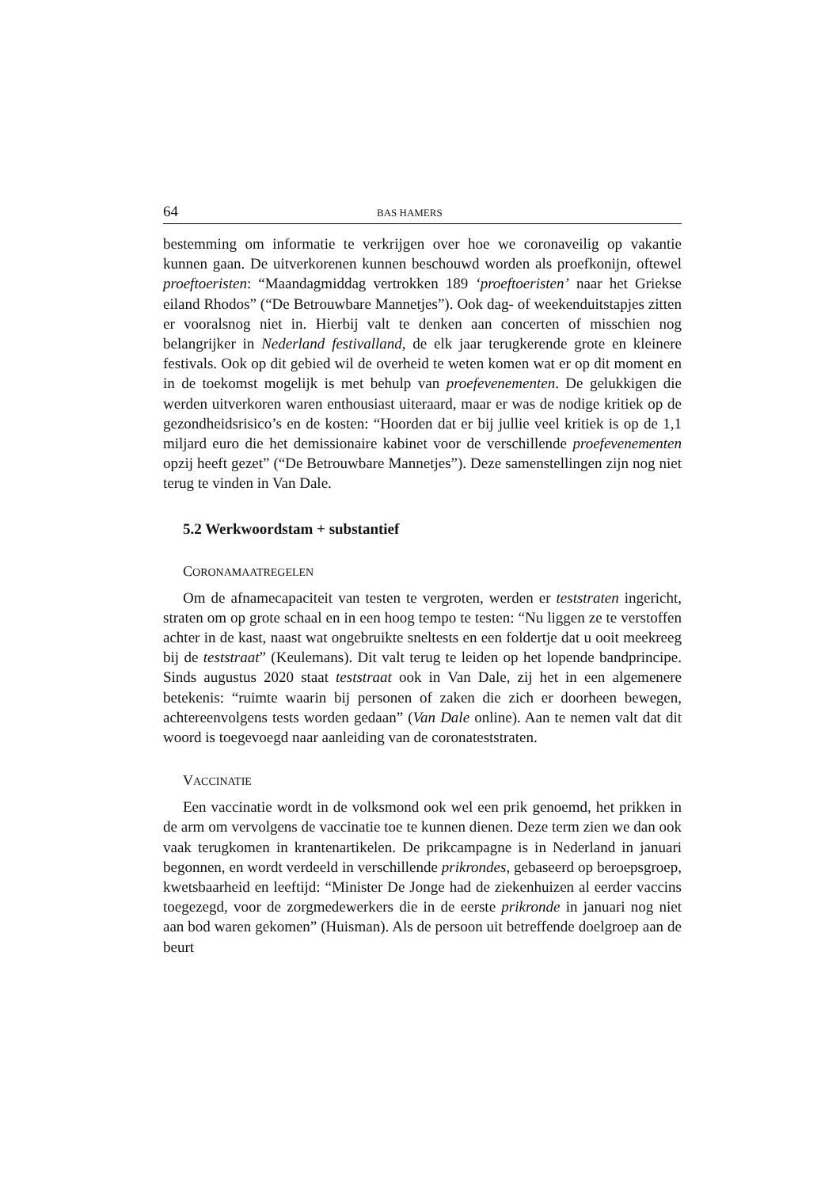64 BAS HAMERS
bestemming om informatie te verkrijgen over hoe we coronaveilig op vakantie kunnen gaan. De uitverkorenen kunnen beschouwd worden als proefkonijn, oftewel proeftoeristen: “Maandagmiddag vertrokken 189 ‘proeftoeristen’ naar het Griekse eiland Rhodos” (“De Betrouwbare Mannetjes”). Ook dag- of weekenduitstapjes zitten er vooralsnog niet in. Hierbij valt te denken aan concerten of misschien nog belangrijker in Nederland festivalland, de elk jaar terugkerende grote en kleinere festivals. Ook op dit gebied wil de overheid te weten komen wat er op dit moment en in de toekomst mogelijk is met behulp van proefevenementen. De gelukkigen die werden uitverkoren waren enthousiast uiteraard, maar er was de nodige kritiek op de gezondheidsrisico’s en de kosten: “Hoorden dat er bij jullie veel kritiek is op de 1,1 miljard euro die het demissionaire kabinet voor de verschillende proefevenementen opzij heeft gezet” (“De Betrouwbare Mannetjes”). Deze samenstellingen zijn nog niet terug te vinden in Van Dale.
5.2 Werkwoordstam + substantief
CORONAMAATREGELEN
Om de afnamecapaciteit van testen te vergroten, werden er teststraten ingericht, straten om op grote schaal en in een hoog tempo te testen: “Nu liggen ze te verstoffen achter in de kast, naast wat ongebruikte sneltests en een foldertje dat u ooit meekreeg bij de teststraat” (Keulemans). Dit valt terug te leiden op het lopende bandprincipe. Sinds augustus 2020 staat teststraat ook in Van Dale, zij het in een algemenere betekenis: “ruimte waarin bij personen of zaken die zich er doorheen bewegen, achtereenvolgens tests worden gedaan” (Van Dale online). Aan te nemen valt dat dit woord is toegevoegd naar aanleiding van de coronateststraten.
VACCINATIE
Een vaccinatie wordt in de volksmond ook wel een prik genoemd, het prikken in de arm om vervolgens de vaccinatie toe te kunnen dienen. Deze term zien we dan ook vaak terugkomen in krantenartikelen. De prikcampagne is in Nederland in januari begonnen, en wordt verdeeld in verschillende prikrondes, gebaseerd op beroepsgroep, kwetsbaarheid en leeftijd: “Minister De Jonge had de ziekenhuizen al eerder vaccins toegezegd, voor de zorgmedewerkers die in de eerste prikronde in januari nog niet aan bod waren gekomen” (Huisman). Als de persoon uit betreffende doelgroep aan de beurt